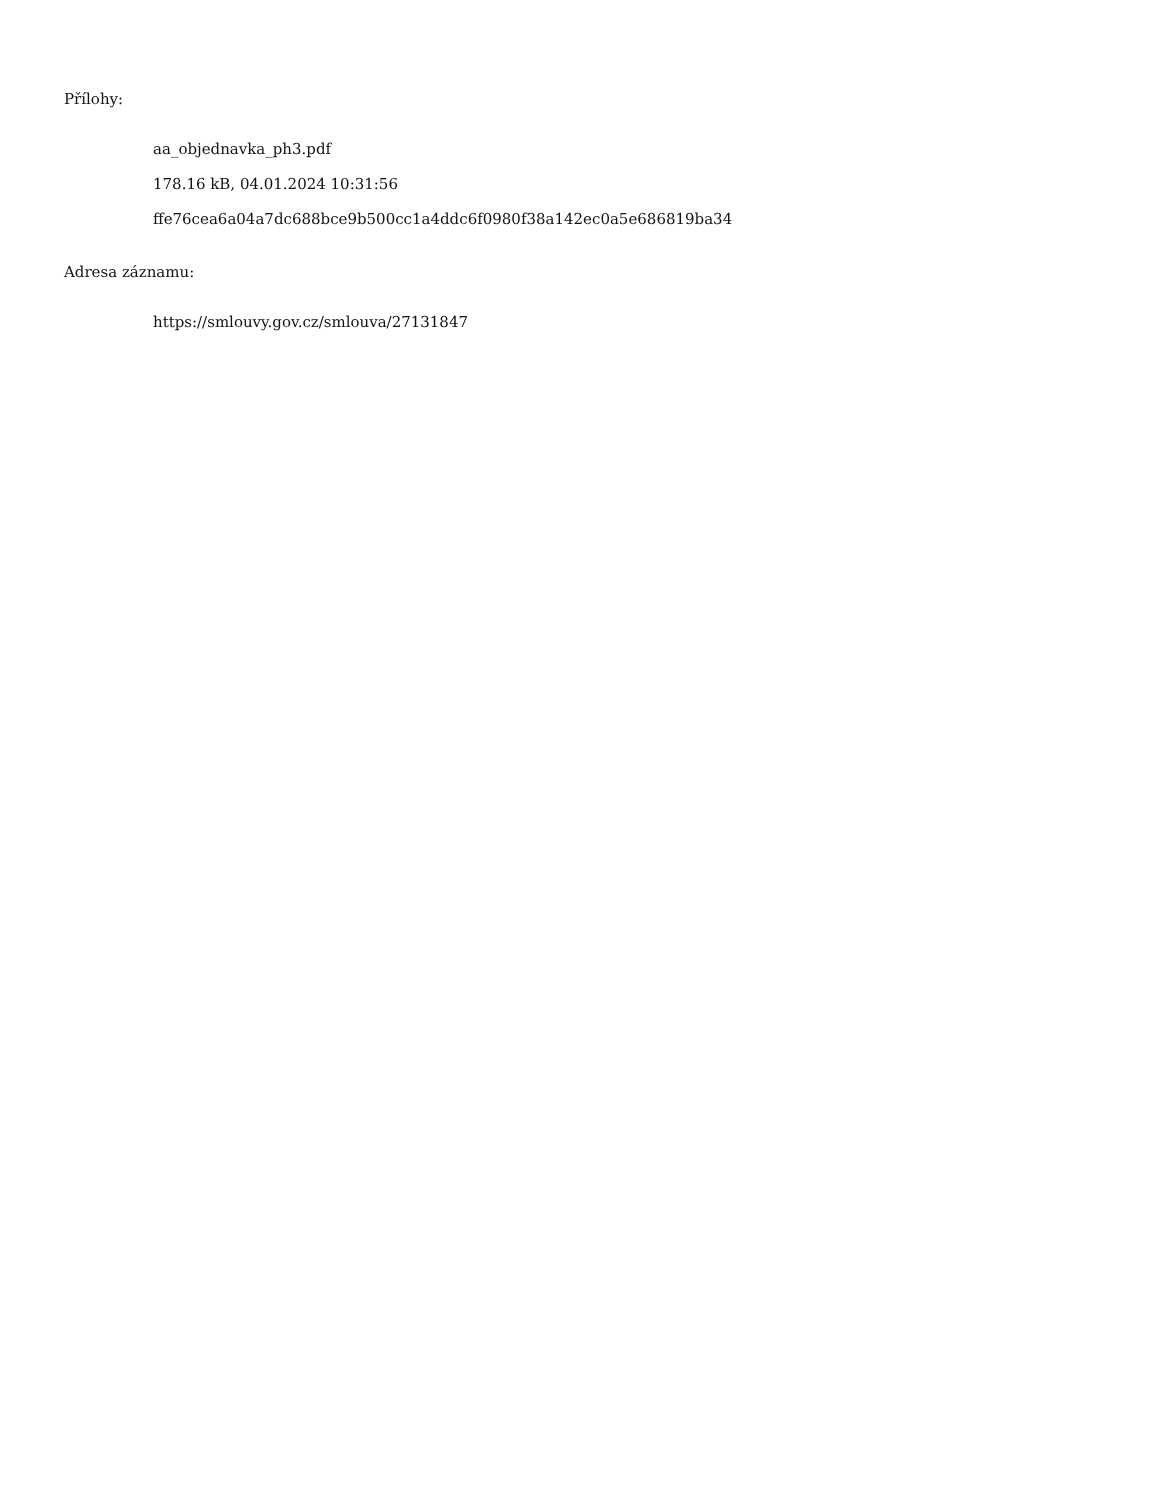Přílohy:
aa_objednavka_ph3.pdf
178.16 kB, 04.01.2024 10:31:56
ffe76cea6a04a7dc688bce9b500cc1a4ddc6f0980f38a142ec0a5e686819ba34
Adresa záznamu:
https://smlouvy.gov.cz/smlouva/27131847